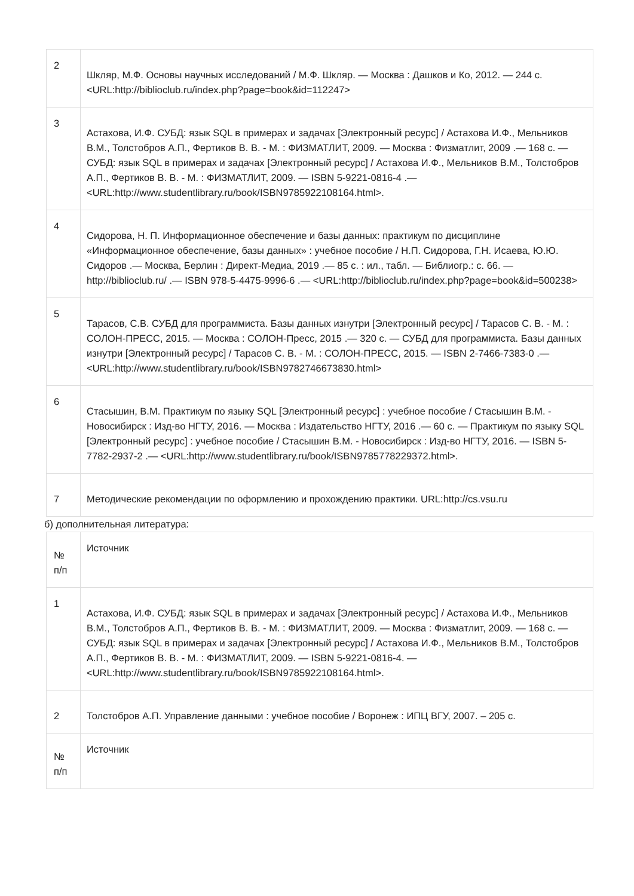| 2 | Шкляр, М.Ф. Основы научных исследований / М.Ф. Шкляр. — Москва : Дашков и Ко, 2012. — 244 с. <URL:http://biblioclub.ru/index.php?page=book&id=112247> |
| 3 | Астахова, И.Ф. СУБД: язык SQL в примерах и задачах [Электронный ресурс] / Астахова И.Ф., Мельников В.М., Толстобров А.П., Фертиков В. В. - М. : ФИЗМАТЛИТ, 2009. — Москва : Физматлит, 2009 .— 168 с. — СУБД: язык SQL в примерах и задачах [Электронный ресурс] / Астахова И.Ф., Мельников В.М., Толстобров А.П., Фертиков В. В. - М. : ФИЗМАТЛИТ, 2009. — ISBN 5-9221-0816-4 .— <URL:http://www.studentlibrary.ru/book/ISBN9785922108164.html>. |
| 4 | Сидорова, Н. П. Информационное обеспечение и базы данных: практикум по дисциплине «Информационное обеспечение, базы данных» : учебное пособие / Н.П. Сидорова, Г.Н. Исаева, Ю.Ю. Сидоров .— Москва, Берлин : Директ-Медиа, 2019 .— 85 с. : ил., табл. — Библиогр.: с. 66. — http://biblioclub.ru/ .— ISBN 978-5-4475-9996-6 .— <URL:http://biblioclub.ru/index.php?page=book&id=500238> |
| 5 | Тарасов, С.В. СУБД для программиста. Базы данных изнутри [Электронный ресурс] / Тарасов С. В. - М. : СОЛОН-ПРЕСС, 2015. — Москва : СОЛОН-Пресс, 2015 .— 320 с. — СУБД для программиста. Базы данных изнутри [Электронный ресурс] / Тарасов С. В. - М. : СОЛОН-ПРЕСС, 2015. — ISBN 2-7466-7383-0 .— <URL:http://www.studentlibrary.ru/book/ISBN9782746673830.html> |
| 6 | Стасышин, В.М. Практикум по языку SQL [Электронный ресурс] : учебное пособие / Стасышин В.М. - Новосибирск : Изд-во НГТУ, 2016. — Москва : Издательство НГТУ, 2016 .— 60 с. — Практикум по языку SQL [Электронный ресурс] : учебное пособие / Стасышин В.М. - Новосибирск : Изд-во НГТУ, 2016. — ISBN 5-7782-2937-2 .— <URL:http://www.studentlibrary.ru/book/ISBN9785778229372.html>. |
| 7 | Методические рекомендации по оформлению и прохождению практики. URL:http://cs.vsu.ru |
б) дополнительная литература:
| № п/п | Источник |
| --- | --- |
| 1 | Астахова, И.Ф. СУБД: язык SQL в примерах и задачах [Электронный ресурс] / Астахова И.Ф., Мельников В.М., Толстобров А.П., Фертиков В. В. - М. : ФИЗМАТЛИТ, 2009. — Москва : Физматлит, 2009. — 168 с. — СУБД: язык SQL в примерах и задачах [Электронный ресурс] / Астахова И.Ф., Мельников В.М., Толстобров А.П., Фертиков В. В. - М. : ФИЗМАТЛИТ, 2009. — ISBN 5-9221-0816-4. — <URL:http://www.studentlibrary.ru/book/ISBN9785922108164.html>. |
| 2 | Толстобров А.П. Управление данными : учебное пособие / Воронеж : ИПЦ ВГУ, 2007. – 205 с. |
| № п/п | Источник |